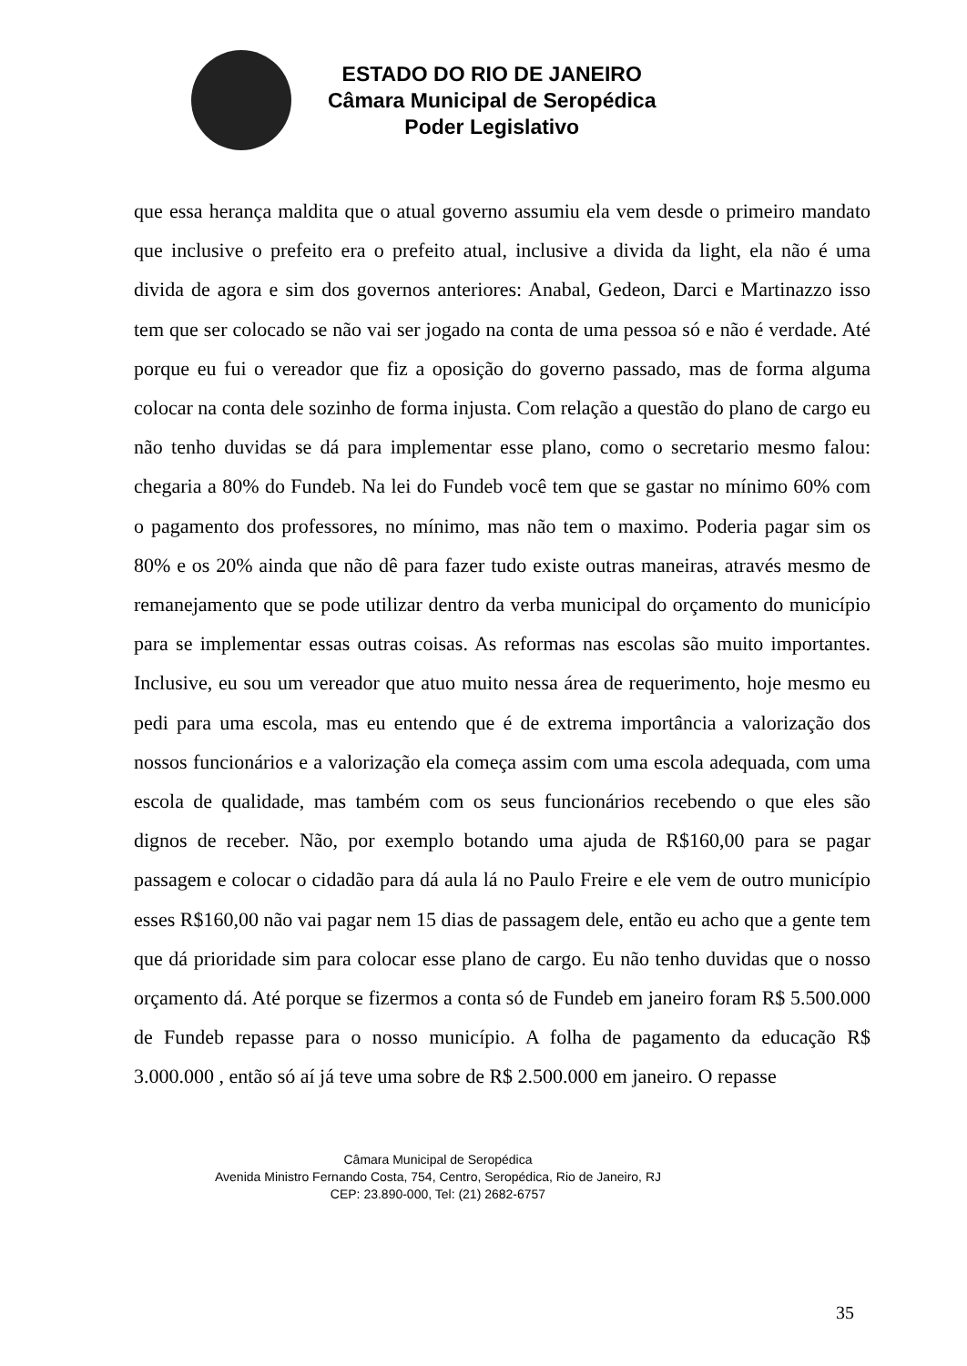ESTADO DO RIO DE JANEIRO
Câmara Municipal de Seropédica
Poder Legislativo
que essa herança maldita que o atual governo assumiu ela vem desde o primeiro mandato que inclusive o prefeito era o prefeito atual, inclusive a divida da light, ela não é uma divida de agora e sim dos governos anteriores: Anabal, Gedeon, Darci e Martinazzo isso tem que ser colocado se não vai ser jogado na conta de uma pessoa só e não é verdade. Até porque eu fui o vereador que fiz a oposição do governo passado, mas de forma alguma colocar na conta dele sozinho de forma injusta. Com relação a questão do plano de cargo eu não tenho duvidas se dá para implementar esse plano, como o secretario mesmo falou: chegaria a 80% do Fundeb. Na lei do Fundeb você tem que se gastar no mínimo 60% com o pagamento dos professores, no mínimo, mas não tem o maximo. Poderia pagar sim os 80% e os 20% ainda que não dê para fazer tudo existe outras maneiras, através mesmo de remanejamento que se pode utilizar dentro da verba municipal do orçamento do município para se implementar essas outras coisas. As reformas nas escolas são muito importantes. Inclusive, eu sou um vereador que atuo muito nessa área de requerimento, hoje mesmo eu pedi para uma escola, mas eu entendo que é de extrema importância a valorização dos nossos funcionários e a valorização ela começa assim com uma escola adequada, com uma escola de qualidade, mas também com os seus funcionários recebendo o que eles são dignos de receber. Não, por exemplo botando uma ajuda de R$160,00 para se pagar passagem e colocar o cidadão para dá aula lá no Paulo Freire e ele vem de outro município esses R$160,00 não vai pagar nem 15 dias de passagem dele, então eu acho que a gente tem que dá prioridade sim para colocar esse plano de cargo. Eu não tenho duvidas que o nosso orçamento dá. Até porque se fizermos a conta só de Fundeb em janeiro foram R$ 5.500.000 de Fundeb repasse para o nosso município. A folha de pagamento da educação R$ 3.000.000 , então só aí já teve uma sobre de R$ 2.500.000 em janeiro. O repasse
Câmara Municipal de Seropédica
Avenida Ministro Fernando Costa, 754, Centro, Seropédica, Rio de Janeiro, RJ
CEP: 23.890-000, Tel: (21) 2682-6757
35